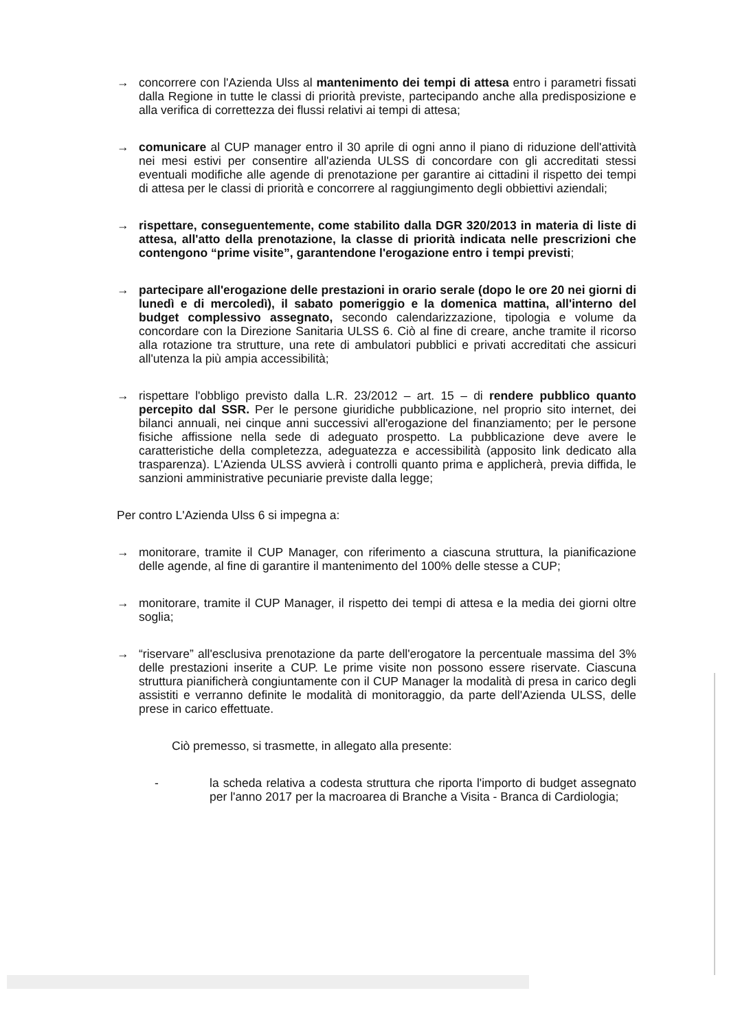→ concorrere con l'Azienda Ulss al mantenimento dei tempi di attesa entro i parametri fissati dalla Regione in tutte le classi di priorità previste, partecipando anche alla predisposizione e alla verifica di correttezza dei flussi relativi ai tempi di attesa;
→ comunicare al CUP manager entro il 30 aprile di ogni anno il piano di riduzione dell'attività nei mesi estivi per consentire all'azienda ULSS di concordare con gli accreditati stessi eventuali modifiche alle agende di prenotazione per garantire ai cittadini il rispetto dei tempi di attesa per le classi di priorità e concorrere al raggiungimento degli obbiettivi aziendali;
→ rispettare, conseguentemente, come stabilito dalla DGR 320/2013 in materia di liste di attesa, all'atto della prenotazione, la classe di priorità indicata nelle prescrizioni che contengono “prime visite”, garantendone l'erogazione entro i tempi previsti;
→ partecipare all'erogazione delle prestazioni in orario serale (dopo le ore 20 nei giorni di lunedì e di mercoledì), il sabato pomeriggio e la domenica mattina, all'interno del budget complessivo assegnato, secondo calendarizzazione, tipologia e volume da concordare con la Direzione Sanitaria ULSS 6. Ciò al fine di creare, anche tramite il ricorso alla rotazione tra strutture, una rete di ambulatori pubblici e privati accreditati che assicuri all'utenza la più ampia accessibilità;
→ rispettare l'obbligo previsto dalla L.R. 23/2012 – art. 15 – di rendere pubblico quanto percepito dal SSR. Per le persone giuridiche pubblicazione, nel proprio sito internet, dei bilanci annuali, nei cinque anni successivi all'erogazione del finanziamento; per le persone fisiche affissione nella sede di adeguato prospetto. La pubblicazione deve avere le caratteristiche della completezza, adeguatezza e accessibilità (apposito link dedicato alla trasparenza). L'Azienda ULSS avvierà i controlli quanto prima e applicherà, previa diffida, le sanzioni amministrative pecuniarie previste dalla legge;
Per contro L'Azienda Ulss 6 si impegna a:
→ monitorare, tramite il CUP Manager, con riferimento a ciascuna struttura, la pianificazione delle agende, al fine di garantire il mantenimento del 100% delle stesse a CUP;
→ monitorare, tramite il CUP Manager, il rispetto dei tempi di attesa e la media dei giorni oltre soglia;
→ “riservare” all'esclusiva prenotazione da parte dell'erogatore la percentuale massima del 3% delle prestazioni inserite a CUP. Le prime visite non possono essere riservate. Ciascuna struttura pianificherà congiuntamente con il CUP Manager la modalità di presa in carico degli assistiti e verranno definite le modalità di monitoraggio, da parte dell'Azienda ULSS, delle prese in carico effettuate.
Ciò premesso, si trasmette, in allegato alla presente:
- la scheda relativa a codesta struttura che riporta l'importo di budget assegnato per l'anno 2017 per la macroarea di Branche a Visita - Branca di Cardiologia;